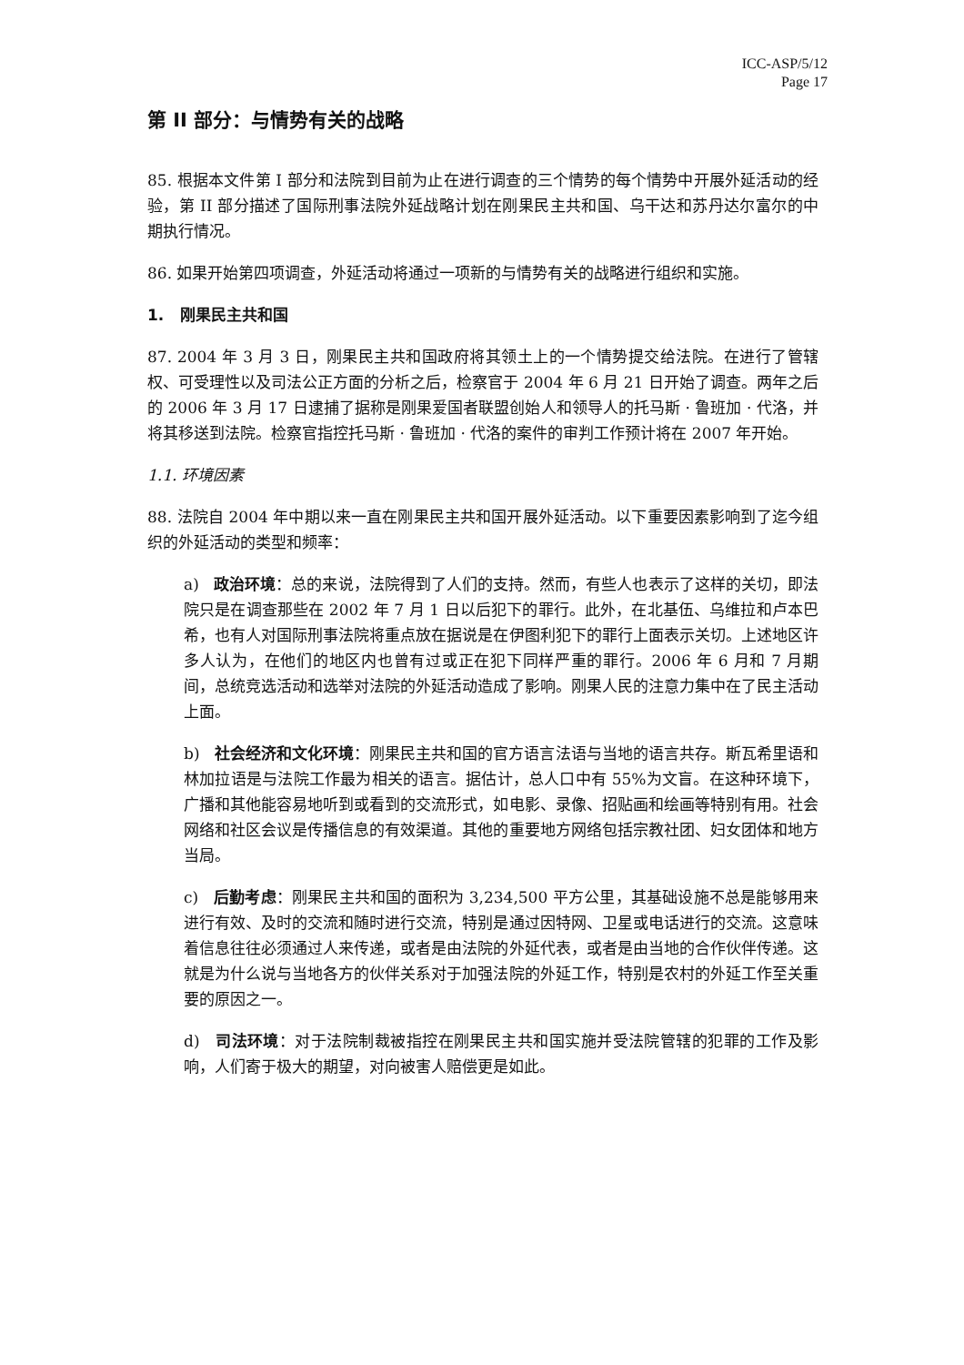ICC-ASP/5/12
Page 17
第 II 部分：与情势有关的战略
85. 根据本文件第 I 部分和法院到目前为止在进行调查的三个情势的每个情势中开展外延活动的经验，第 II 部分描述了国际刑事法院外延战略计划在刚果民主共和国、乌干达和苏丹达尔富尔的中期执行情况。
86. 如果开始第四项调查，外延活动将通过一项新的与情势有关的战略进行组织和实施。
1. 刚果民主共和国
87. 2004 年 3 月 3 日，刚果民主共和国政府将其领土上的一个情势提交给法院。在进行了管辖权、可受理性以及司法公正方面的分析之后，检察官于 2004 年 6 月 21 日开始了调查。两年之后的 2006 年 3 月 17 日逮捕了据称是刚果爱国者联盟创始人和领导人的托马斯 · 鲁班加 · 代洛，并将其移送到法院。检察官指控托马斯 · 鲁班加 · 代洛的案件的审判工作预计将在 2007 年开始。
1.1. 环境因素
88. 法院自 2004 年中期以来一直在刚果民主共和国开展外延活动。以下重要因素影响到了迄今组织的外延活动的类型和频率：
a) 政治环境：总的来说，法院得到了人们的支持。然而，有些人也表示了这样的关切，即法院只是在调查那些在 2002 年 7 月 1 日以后犯下的罪行。此外，在北基伍、乌维拉和卢本巴希，也有人对国际刑事法院将重点放在据说是在伊图利犯下的罪行上面表示关切。上述地区许多人认为，在他们的地区内也曾有过或正在犯下同样严重的罪行。2006 年 6 月和 7 月期间，总统竞选活动和选举对法院的外延活动造成了影响。刚果人民的注意力集中在了民主活动上面。
b) 社会经济和文化环境：刚果民主共和国的官方语言法语与当地的语言共存。斯瓦希里语和林加拉语是与法院工作最为相关的语言。据估计，总人口中有 55%为文盲。在这种环境下，广播和其他能容易地听到或看到的交流形式，如电影、录像、招贴画和绘画等特别有用。社会网络和社区会议是传播信息的有效渠道。其他的重要地方网络包括宗教社团、妇女团体和地方当局。
c) 后勤考虑：刚果民主共和国的面积为 3,234,500 平方公里，其基础设施不总是能够用来进行有效、及时的交流和随时进行交流，特别是通过因特网、卫星或电话进行的交流。这意味着信息往往必须通过人来传递，或者是由法院的外延代表，或者是由当地的合作伙伴传递。这就是为什么说与当地各方的伙伴关系对于加强法院的外延工作，特别是农村的外延工作至关重要的原因之一。
d) 司法环境：对于法院制裁被指控在刚果民主共和国实施并受法院管辖的犯罪的工作及影响，人们寄于极大的期望，对向被害人赔偿更是如此。